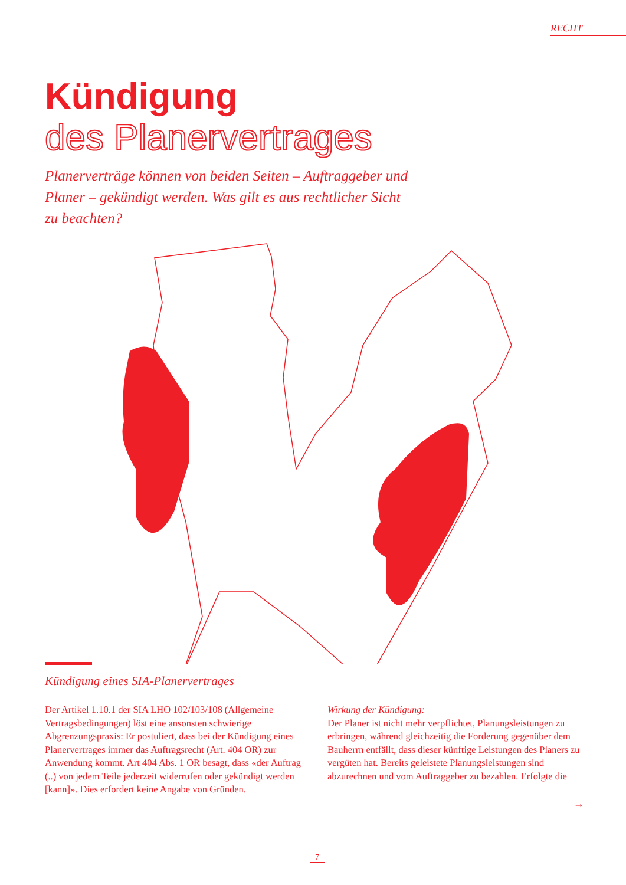RECHT
Kündigung
des Planervertrages
Planerverträge können von beiden Seiten – Auftraggeber und Planer – gekündigt werden. Was gilt es aus rechtlicher Sicht zu beachten?
Kündigung eines SIA-Planervertrages
Der Artikel 1.10.1 der SIA LHO 102/103/108 (Allgemeine Vertragsbedingungen) löst eine ansonsten schwierige Abgrenzungspraxis: Er postuliert, dass bei der Kündigung eines Planervertrages immer das Auftragsrecht (Art. 404 OR) zur Anwendung kommt. Art 404 Abs. 1 OR besagt, dass «der Auftrag (..) von jedem Teile jederzeit widerrufen oder gekündigt werden [kann]». Dies erfordert keine Angabe von Gründen.
Wirkung der Kündigung:
Der Planer ist nicht mehr verpflichtet, Planungsleistungen zu erbringen, während gleichzeitig die Forderung gegenüber dem Bauherrn entfällt, dass dieser künftige Leistungen des Planers zu vergüten hat. Bereits geleistete Planungsleistungen sind abzurechnen und vom Auftraggeber zu bezahlen. Erfolgte die
→
7